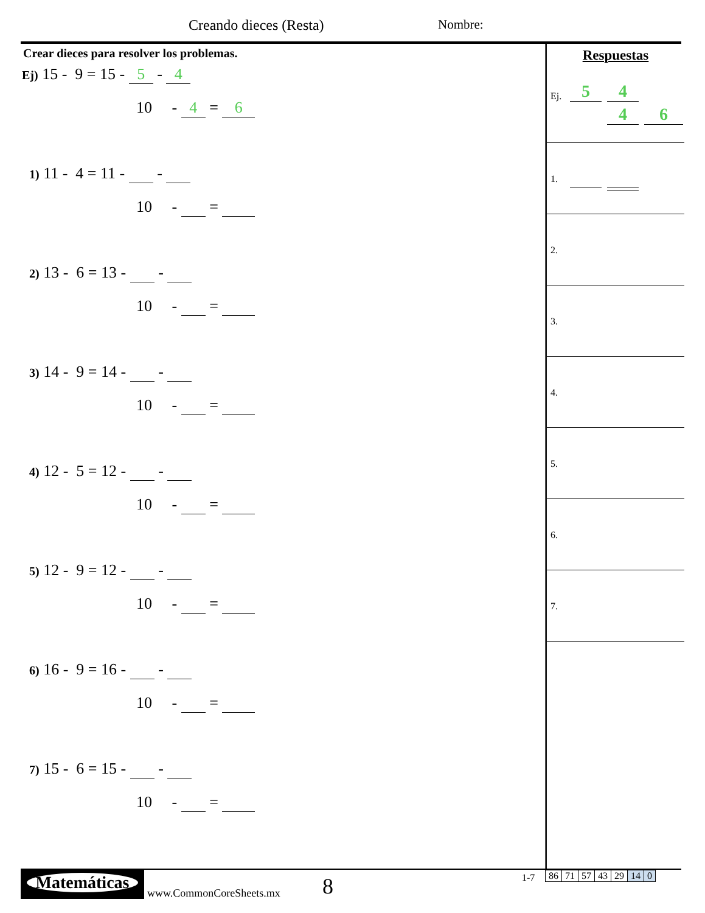Creando dieces (Resta) Nombre:
Crear dieces para resolver los problemas.
Ej) 15 - 9 = 15 - 5 - 4
10 - 4 = 6
1) 11 - 4 = 11 - -
10 - =
2) 13 - 6 = 13 - -
10 - =
3) 14 - 9 = 14 - -
10 - =
4) 12 - 5 = 12 - -
10 - =
5) 12 - 9 = 12 - -
10 - =
6) 16 - 9 = 16 - -
10 - =
7) 15 - 6 = 15 - -
10 - =
Respuestas
Ej. 5 4
4 6
1.
2.
3.
4.
5.
6.
7.
Matemáticas
www.CommonCoreSheets.mx 8 1-7
| 86 | 71 | 57 | 43 | 29 | 14 | 0 |